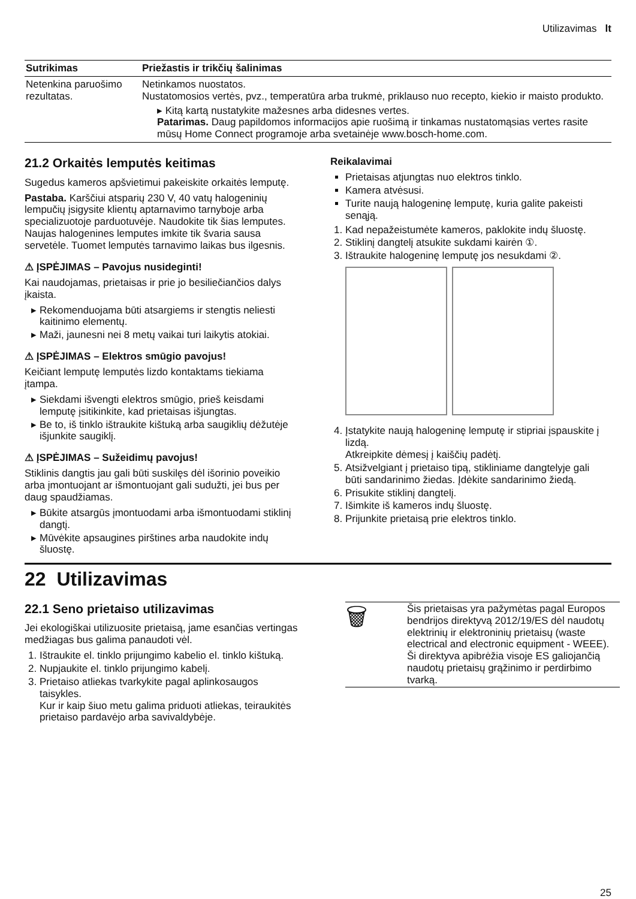Utilizavimas lt
| Sutrikimas | Priežastis ir trikčių šalinimas |
| --- | --- |
| Netenkina paruošimo rezultatas. | Netinkamos nuostatos. Nustatomosios vertės, pvz., temperatūra arba trukmė, priklauso nuo recepto, kiekio ir maisto produkto. ▸ Kitą kartą nustatykite mažesnes arba didesnes vertes. Patarimas. Daug papildomos informacijos apie ruošimą ir tinkamas nustatomąsias vertes rasite mūsų Home Connect programoje arba svetainėje www.bosch-home.com. |
21.2 Orkaitės lemputės keitimas
Sugedus kameros apšvietimui pakeiskite orkaitės lemputę.
Pastaba. Karščiui atsparių 230 V, 40 vatų halogeninių lempučių įsigysite klientų aptarnavimo tarnyboje arba specializuotoje parduotuvėje. Naudokite tik šias lemputes. Naujas halogenines lemputes imkite tik švaria sausa servetėle. Tuomet lemputės tarnavimo laikas bus ilgesnis.
⚠ ĮSPĖJIMAS – Pavojus nusideginti!
Kai naudojamas, prietaisas ir prie jo besiliečiančios dalys įkaista.
Rekomenduojama būti atsargiems ir stengtis neliesti kaitinimo elementų.
Maži, jaunesni nei 8 metų vaikai turi laikytis atokiai.
⚠ ĮSPĖJIMAS – Elektros smūgio pavojus!
Keičiant lemputę lemputės lizdo kontaktams tiekiama įtampa.
Siekdami išvengti elektros smūgio, prieš keisdami lemputę įsitikinkite, kad prietaisas išjungtas.
Be to, iš tinklo ištraukite kištuką arba saugiklių dėžutėje išjunkite saugiklį.
⚠ ĮSPĖJIMAS – Sužeidimų pavojus!
Stiklinis dangtis jau gali būti suskilęs dėl išorinio poveikio arba įmontuojant ar išmontuojant gali sudužti, jei bus per daug spaudžiamas.
Būkite atsargūs įmontuodami arba išmontuodami stiklinį dangtį.
Mūvėkite apsaugines pirštines arba naudokite indų šluostę.
Reikalavimai
Prietaisas atjungtas nuo elektros tinklo.
Kamera atvėsusi.
Turite naują halogeninę lemputę, kuria galite pakeisti senąją.
1. Kad nepažeistumėte kameros, paklokite indų šluostę.
2. Stiklinį dangtelį atsukite sukdami kairėn ①.
3. Ištraukite halogeninę lemputę jos nesukdami ②.
4. Įstatykite naują halogeninę lemputę ir stipriai įspauskite į lizdą.
Atkreipkite dėmesį į kaiščių padėtį.
5. Atsižvelgiant į prietaiso tipą, stikliniame dangtelyje gali būti sandarinimo žiedas. Įdėkite sandarinimo žiedą.
6. Prisukite stiklinį dangtelį.
7. Išimkite iš kameros indų šluostę.
8. Prijunkite prietaisą prie elektros tinklo.
22 Utilizavimas
22.1 Seno prietaiso utilizavimas
Jei ekologiškai utilizuosite prietaisą, jame esančias vertingas medžiagas bus galima panaudoti vėl.
1. Ištraukite el. tinklo prijungimo kabelio el. tinklo kištuką.
2. Nupjaukite el. tinklo prijungimo kabelį.
3. Prietaiso atliekas tvarkykite pagal aplinkosaugos taisykles.
Kur ir kaip šiuo metu galima priduoti atliekas, teiraukitės prietaiso pardavėjo arba savivaldybėje.
| 🗑 | Šis prietaisas yra pažymėtas pagal Europos bendrijos direktyvą 2012/19/ES dėl naudotų elektrinių ir elektroninių prietaisų (waste electrical and electronic equipment - WEEE). Ši direktyva apibrėžia visoje ES galiojančią naudotų prietaisų grąžinimo ir perdirbimo tvarką. |
25